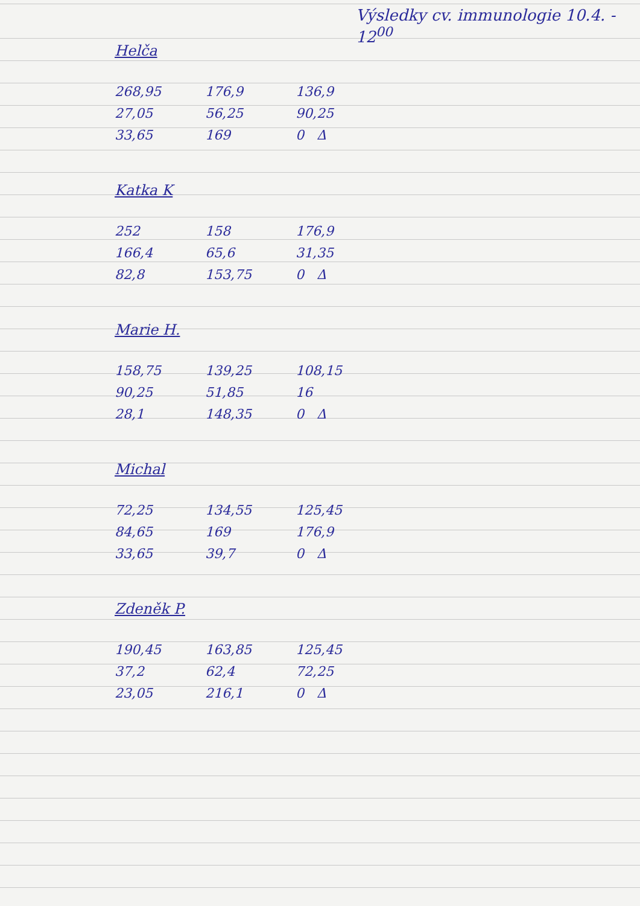Výsledky cv. immunologie 10.4. - 12<sup>00</sup>
Helča
| 268,95 | 176,9 | 136,9 |
| 27,05 | 56,25 | 90,25 |
| 33,65 | 169 | 0 Δ |
Katka K
| 252 | 158 | 176,9 |
| 166,4 | 65,6 | 31,35 |
| 82,8 | 153,75 | 0 Δ |
Marie H.
| 158,75 | 139,25 | 108,15 |
| 90,25 | 51,85 | 16 |
| 28,1 | 148,35 | 0 Δ |
Michal
| 72,25 | 134,55 | 125,45 |
| 84,65 | 169 | 176,9 |
| 33,65 | 39,7 | 0 Δ |
Zdeněk P.
| 190,45 | 163,85 | 125,45 |
| 37,2 | 62,4 | 72,25 |
| 23,05 | 216,1 | 0 Δ |